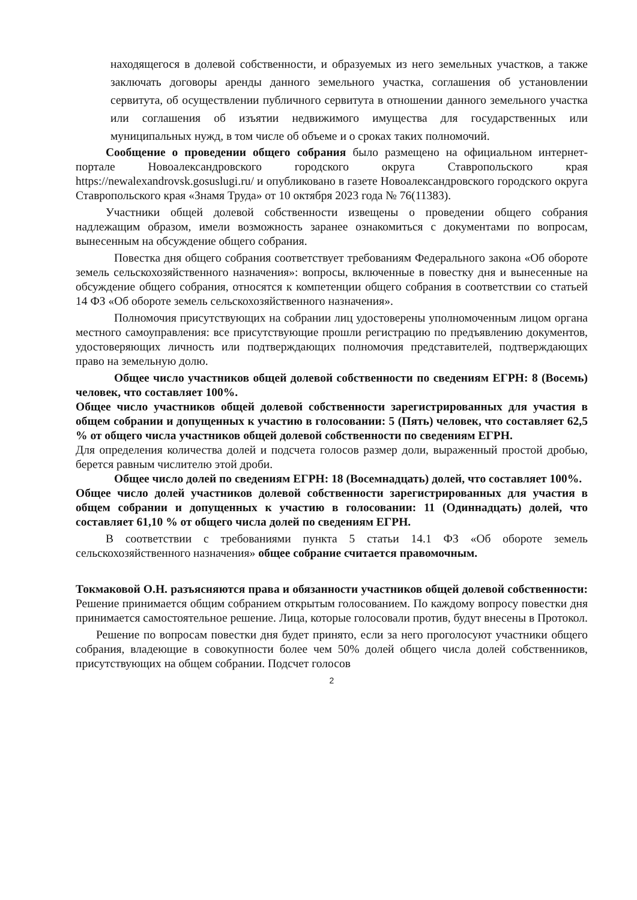находящегося в долевой собственности, и образуемых из него земельных участков, а также заключать договоры аренды данного земельного участка, соглашения об установлении сервитута, об осуществлении публичного сервитута в отношении данного земельного участка или соглашения об изъятии недвижимого имущества для государственных или муниципальных нужд, в том числе об объеме и о сроках таких полномочий.
Сообщение о проведении общего собрания было размещено на официальном интернет-портале Новоалександровского городского округа Ставропольского края https://newalexandrovsk.gosuslugi.ru/ и опубликовано в газете Новоалександровского городского округа Ставропольского края «Знамя Труда» от 10 октября 2023 года № 76(11383).
Участники общей долевой собственности извещены о проведении общего собрания надлежащим образом, имели возможность заранее ознакомиться с документами по вопросам, вынесенным на обсуждение общего собрания.
Повестка дня общего собрания соответствует требованиям Федерального закона «Об обороте земель сельскохозяйственного назначения»: вопросы, включенные в повестку дня и вынесенные на обсуждение общего собрания, относятся к компетенции общего собрания в соответствии со статьей 14 ФЗ «Об обороте земель сельскохозяйственного назначения».
Полномочия присутствующих на собрании лиц удостоверены уполномоченным лицом органа местного самоуправления: все присутствующие прошли регистрацию по предъявлению документов, удостоверяющих личность или подтверждающих полномочия представителей, подтверждающих право на земельную долю.
Общее число участников общей долевой собственности по сведениям ЕГРН: 8 (Восемь) человек, что составляет 100%.
Общее число участников общей долевой собственности зарегистрированных для участия в общем собрании и допущенных к участию в голосовании: 5 (Пять) человек, что составляет 62,5 % от общего числа участников общей долевой собственности по сведениям ЕГРН.
Для определения количества долей и подсчета голосов размер доли, выраженный простой дробью, берется равным числителю этой дроби.
Общее число долей по сведениям ЕГРН: 18 (Восемнадцать) долей, что составляет 100%.
Общее число долей участников долевой собственности зарегистрированных для участия в общем собрании и допущенных к участию в голосовании: 11 (Одиннадцать) долей, что составляет 61,10 % от общего числа долей по сведениям ЕГРН.
В соответствии с требованиями пункта 5 статьи 14.1 ФЗ «Об обороте земель сельскохозяйственного назначения» общее собрание считается правомочным.
Токмаковой О.Н. разъясняются права и обязанности участников общей долевой собственности: Решение принимается общим собранием открытым голосованием. По каждому вопросу повестки дня принимается самостоятельное решение. Лица, которые голосовали против, будут внесены в Протокол.
Решение по вопросам повестки дня будет принято, если за него проголосуют участники общего собрания, владеющие в совокупности более чем 50% долей общего числа долей собственников, присутствующих на общем собрании. Подсчет голосов
2